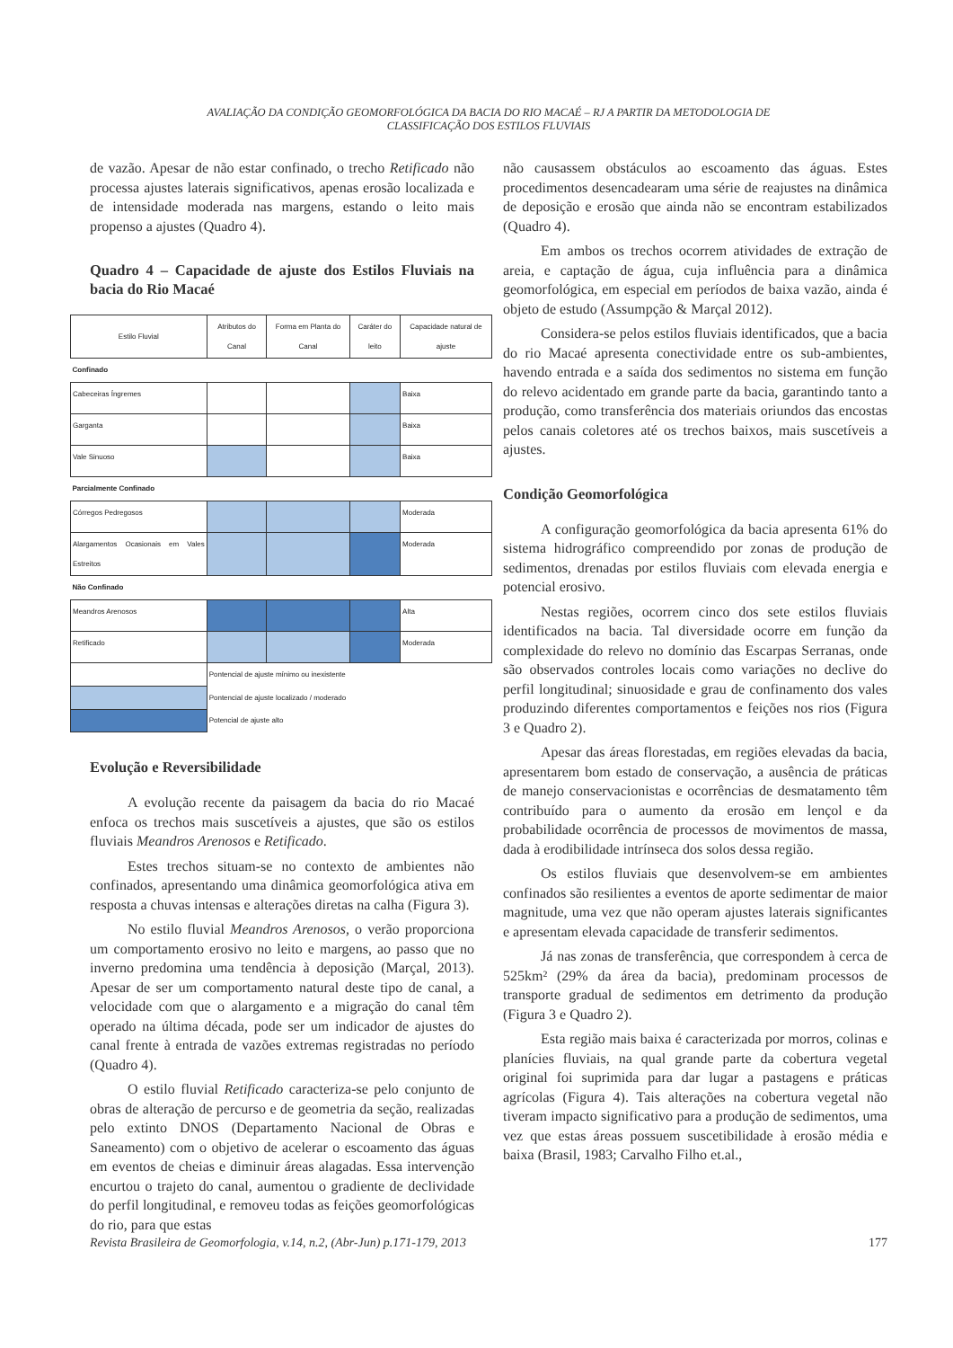AVALIAÇÃO DA CONDIÇÃO GEOMORFOLÓGICA DA BACIA DO RIO MACAÉ – RJ A PARTIR DA METODOLOGIA DE
CLASSIFICAÇÃO DOS ESTILOS FLUVIAIS
de vazão. Apesar de não estar confinado, o trecho Retificado não processa ajustes laterais significativos, apenas erosão localizada e de intensidade moderada nas margens, estando o leito mais propenso a ajustes (Quadro 4).
Quadro 4 – Capacidade de ajuste dos Estilos Fluviais na bacia do Rio Macaé
| Estilo Fluvial | Atributos do Canal | Forma em Planta do Canal | Caráter do leito | Capacidade natural de ajuste |
| --- | --- | --- | --- | --- |
| Confinado | | | | |
| Cabeceiras Íngremes | | | | Baixa |
| Garganta | | | | Baixa |
| Vale Sinuoso | | | | Baixa |
| Parcialmente Confinado | | | | |
| Córregos Pedregosos | | | | Moderada |
| Alargamentos Ocasionais em Vales Estreitos | | | | Moderada |
| Não Confinado | | | | |
| Meandros Arenosos | | | | Alta |
| Retificado | | | | Moderada |
| | Pontencial de ajuste mínimo ou inexistente | | | |
| | Pontencial de ajuste localizado / moderado | | | |
| | Potencial de ajuste alto | | | |
Evolução e Reversibilidade
A evolução recente da paisagem da bacia do rio Macaé enfoca os trechos mais suscetíveis a ajustes, que são os estilos fluviais Meandros Arenosos e Retificado.
Estes trechos situam-se no contexto de ambientes não confinados, apresentando uma dinâmica geomorfológica ativa em resposta a chuvas intensas e alterações diretas na calha (Figura 3).
No estilo fluvial Meandros Arenosos, o verão proporciona um comportamento erosivo no leito e margens, ao passo que no inverno predomina uma tendência à deposição (Marçal, 2013). Apesar de ser um comportamento natural deste tipo de canal, a velocidade com que o alargamento e a migração do canal têm operado na última década, pode ser um indicador de ajustes do canal frente à entrada de vazões extremas registradas no período (Quadro 4).
O estilo fluvial Retificado caracteriza-se pelo conjunto de obras de alteração de percurso e de geometria da seção, realizadas pelo extinto DNOS (Departamento Nacional de Obras e Saneamento) com o objetivo de acelerar o escoamento das águas em eventos de cheias e diminuir áreas alagadas. Essa intervenção encurtou o trajeto do canal, aumentou o gradiente de declividade do perfil longitudinal, e removeu todas as feições geomorfológicas do rio, para que estas
não causassem obstáculos ao escoamento das águas. Estes procedimentos desencadearam uma série de reajustes na dinâmica de deposição e erosão que ainda não se encontram estabilizados (Quadro 4).
Em ambos os trechos ocorrem atividades de extração de areia, e captação de água, cuja influência para a dinâmica geomorfológica, em especial em períodos de baixa vazão, ainda é objeto de estudo (Assumpção & Marçal 2012).
Considera-se pelos estilos fluviais identificados, que a bacia do rio Macaé apresenta conectividade entre os sub-ambientes, havendo entrada e a saída dos sedimentos no sistema em função do relevo acidentado em grande parte da bacia, garantindo tanto a produção, como transferência dos materiais oriundos das encostas pelos canais coletores até os trechos baixos, mais suscetíveis a ajustes.
Condição Geomorfológica
A configuração geomorfológica da bacia apresenta 61% do sistema hidrográfico compreendido por zonas de produção de sedimentos, drenadas por estilos fluviais com elevada energia e potencial erosivo.
Nestas regiões, ocorrem cinco dos sete estilos fluviais identificados na bacia. Tal diversidade ocorre em função da complexidade do relevo no domínio das Escarpas Serranas, onde são observados controles locais como variações no declive do perfil longitudinal; sinuosidade e grau de confinamento dos vales produzindo diferentes comportamentos e feições nos rios (Figura 3 e Quadro 2).
Apesar das áreas florestadas, em regiões elevadas da bacia, apresentarem bom estado de conservação, a ausência de práticas de manejo conservacionistas e ocorrências de desmatamento têm contribuído para o aumento da erosão em lençol e da probabilidade ocorrência de processos de movimentos de massa, dada à erodibilidade intrínseca dos solos dessa região.
Os estilos fluviais que desenvolvem-se em ambientes confinados são resilientes a eventos de aporte sedimentar de maior magnitude, uma vez que não operam ajustes laterais significantes e apresentam elevada capacidade de transferir sedimentos.
Já nas zonas de transferência, que correspondem à cerca de 525km² (29% da área da bacia), predominam processos de transporte gradual de sedimentos em detrimento da produção (Figura 3 e Quadro 2).
Esta região mais baixa é caracterizada por morros, colinas e planícies fluviais, na qual grande parte da cobertura vegetal original foi suprimida para dar lugar a pastagens e práticas agrícolas (Figura 4). Tais alterações na cobertura vegetal não tiveram impacto significativo para a produção de sedimentos, uma vez que estas áreas possuem suscetibilidade à erosão média e baixa (Brasil, 1983; Carvalho Filho et.al.,
Revista Brasileira de Geomorfologia, v.14, n.2, (Abr-Jun) p.171-179, 2013 177